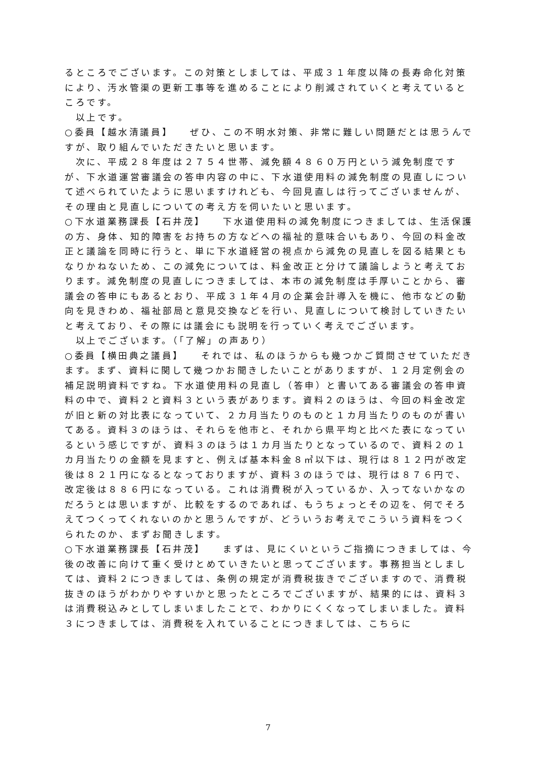るところでございます。この対策としましては、平成３１年度以降の長寿命化対策により、汚水管渠の更新工事等を進めることにより削減されていくと考えているところです。
　以上です。
○委員【越水清議員】　　ぜひ、この不明水対策、非常に難しい問題だとは思うんですが、取り組んでいただきたいと思います。
　次に、平成２８年度は２７５４世帯、減免額４８６０万円という減免制度ですが、下水道運営審議会の答申内容の中に、下水道使用料の減免制度の見直しについて述べられていたように思いますけれども、今回見直しは行ってございませんが、その理由と見直しについての考え方を伺いたいと思います。
○下水道業務課長【石井茂】　　下水道使用料の減免制度につきましては、生活保護の方、身体、知的障害をお持ちの方などへの福祉的意味合いもあり、今回の料金改正と議論を同時に行うと、単に下水道経営の視点から減免の見直しを図る結果ともなりかねないため、この減免については、料金改正と分けて議論しようと考えております。減免制度の見直しにつきましては、本市の減免制度は手厚いことから、審議会の答申にもあるとおり、平成３１年４月の企業会計導入を機に、他市などの動向を見きわめ、福祉部局と意見交換などを行い、見直しについて検討していきたいと考えており、その際には議会にも説明を行っていく考えでございます。
　以上でございます。（「了解」の声あり）
○委員【横田典之議員】　　それでは、私のほうからも幾つかご質問させていただきます。まず、資料に関して幾つかお聞きしたいことがありますが、１２月定例会の補足説明資料ですね。下水道使用料の見直し（答申）と書いてある審議会の答申資料の中で、資料２と資料３という表があります。資料２のほうは、今回の料金改定が旧と新の対比表になっていて、２カ月当たりのものと１カ月当たりのものが書いてある。資料３のほうは、それらを他市と、それから県平均と比べた表になっているという感じですが、資料３のほうは１カ月当たりとなっているので、資料２の１カ月当たりの金額を見ますと、例えば基本料金８㎥以下は、現行は８１２円が改定後は８２１円になるとなっておりますが、資料３のほうでは、現行は８７６円で、改定後は８８６円になっている。これは消費税が入っているか、入ってないかなのだろうとは思いますが、比較をするのであれば、もうちょっとその辺を、何でそろえてつくってくれないのかと思うんですが、どういうお考えでこういう資料をつくられたのか、まずお聞きします。
○下水道業務課長【石井茂】　　まずは、見にくいというご指摘につきましては、今後の改善に向けて重く受けとめていきたいと思ってございます。事務担当としましては、資料２につきましては、条例の規定が消費税抜きでございますので、消費税抜きのほうがわかりやすいかと思ったところでございますが、結果的には、資料３は消費税込みとしてしまいましたことで、わかりにくくなってしまいました。資料３につきましては、消費税を入れていることにつきましては、こちらに
7